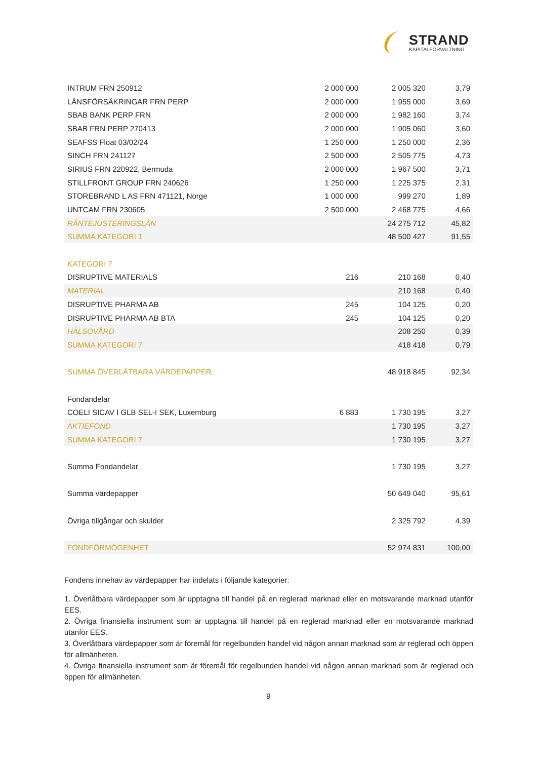STRAND
KAPITALFÖRVALTNING
| INTRUM FRN 250912 | 2 000 000 | 2 005 320 | 3,79 |
| LÄNSFÖRSÄKRINGAR FRN PERP | 2 000 000 | 1 955 000 | 3,69 |
| SBAB BANK PERP FRN | 2 000 000 | 1 982 160 | 3,74 |
| SBAB FRN PERP 270413 | 2 000 000 | 1 905 060 | 3,60 |
| SEAFSS Float 03/02/24 | 1 250 000 | 1 250 000 | 2,36 |
| SINCH FRN 241127 | 2 500 000 | 2 505 775 | 4,73 |
| SIRIUS FRN 220922, Bermuda | 2 000 000 | 1 967 500 | 3,71 |
| STILLFRONT GROUP FRN 240626 | 1 250 000 | 1 225 375 | 2,31 |
| STOREBRAND L AS FRN 471121, Norge | 1 000 000 | 999 270 | 1,89 |
| UNTCAM FRN 230605 | 2 500 000 | 2 468 775 | 4,66 |
| RÄNTEJUSTERINGSLÅN | | 24 275 712 | 45,82 |
| SUMMA KATEGORI 1 | | 48 500 427 | 91,55 |
| KATEGORI 7 | | | |
| DISRUPTIVE MATERIALS | 216 | 210 168 | 0,40 |
| MATERIAL | | 210 168 | 0,40 |
| DISRUPTIVE PHARMA AB | 245 | 104 125 | 0,20 |
| DISRUPTIVE PHARMA AB BTA | 245 | 104 125 | 0,20 |
| HÄLSOVÅRD | | 208 250 | 0,39 |
| SUMMA KATEGORI 7 | | 418 418 | 0,79 |
| SUMMA ÖVERLÅTBARA VÄRDEPAPPER | | 48 918 845 | 92,34 |
| Fondandelar | | | |
| COELI SICAV I GLB SEL-I SEK, Luxemburg | 6 883 | 1 730 195 | 3,27 |
| AKTIEFOND | | 1 730 195 | 3,27 |
| SUMMA KATEGORI 7 | | 1 730 195 | 3,27 |
| Summa Fondandelar | | 1 730 195 | 3,27 |
| Summa värdepapper | | 50 649 040 | 95,61 |
| Övriga tillgångar och skulder | | 2 325 792 | 4,39 |
| FONDFÖRMÖGENHET | | 52 974 831 | 100,00 |
Fondens innehav av värdepapper har indelats i följande kategorier:
1. Överlåtbara värdepapper som är upptagna till handel på en reglerad marknad eller en motsvarande marknad utanför EES.
2. Övriga finansiella instrument som är upptagna till handel på en reglerad marknad eller en motsvarande marknad utanför EES.
3. Överlåtbara värdepapper som är föremål för regelbunden handel vid någon annan marknad som är reglerad och öppen för allmänheten.
4. Övriga finansiella instrument som är föremål för regelbunden handel vid någon annan marknad som är reglerad och öppen för allmänheten.
9